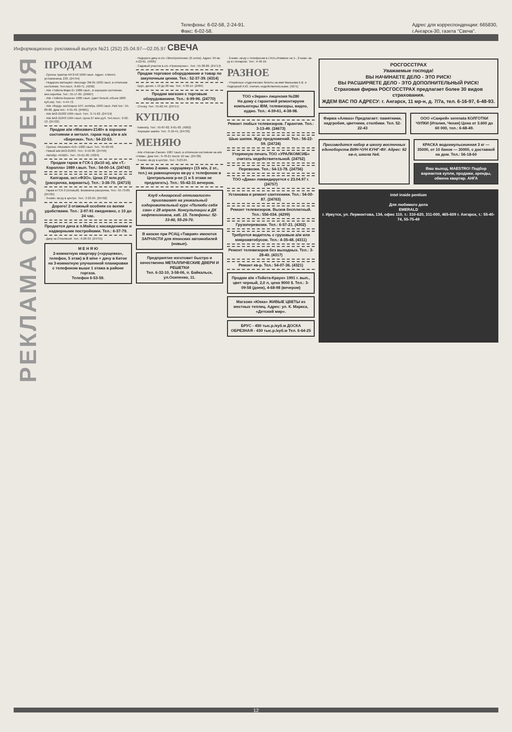Телефоны: 6-02-58, 2-24-91.
Факс: 6-02-58.
Адрес для корреспонденции: 665830,
г.Ангарск-30, газета "Свеча".
Информационно- рекламный выпуск №21 (252) 25.04.97—02.05.97 СВЕЧА
РЕКЛАМА ОБЪЯВЛЕНИЯ
ПРОДАМ
· Срочно трактор МТЗ-50 1990 г.вып. Адрес: п.Мегет, ул.Калинина, 233. (24754)
· Недорого мотоцикл «Восход» 3М-01 1993 г.вып. в отличном состоянии. Тел.посл.: 6-60-71. (4292)
· А/м «Тойота-Марк-2» 1986 г.вып., в хорошем состоянии, мех.коробка. Тел.: 55-17-05. (24667)
· А/м «Тойота-Корона» 1985 г.вып. (цвет белый, объем 1800 куб.см). Тел.: 4-44-72.
· А/м «Форд» эксплорер ХЛТ, октябрь 1993 г.вып. Раб.тел.: 55-89-00. Дом.тел.: 4-31-49. (24661)
· А/м ВАЗ-21093 1995 г.вып. Тел.: 3-71-63. (24719)
· А/м ВАЗ-21043 1994 г.вып. Цена 27 млн.руб. Тел.посл.: 2-92-13. (24722)
Продам а/м «Москвич-2140» в хорошем состоянии и металл. гараж под а/м в а/к «Березка». Тел.: 54-22-53.
· Срочно «Москвич-412» 1982 г.вып. Тел.: 55-60-48.
· Новый а/м ВАЗ-21053. Тел.: 9-19-38. (24759)
· Автобус «КАВЗ». Тел.: 55-61-30. (4324)
Продам гараж в ГСК-1 (6х10 м), а/м «Т.-Королла» 1989 г.вып. Тел.: 54-00-14. (24743)
Капгараж, ост.«ФЗО». Цена 27 млн.руб. (рассрочка, варианты). Тел.: 3-36-70. (24715)
· Гараж в ГСК-3 (готовый). Возможна рассрочка. Тел.: 55-73-89. (24725)
· 3-комн. кв-ру в центре. Тел.: 3-23-24. (24702)
Дорого! 2-этажный особняк со всеми удобствами. Тел.: 2-97-91 ежедневно, с 10 до 24 час.
Продается дача в п.Майск с насаждениями и надворными постройками. Тел.: 6-37-79.
· Дачу за Стекляной. Тел.: 6-28-33. (24755)
М Е Н Я Ю
2-комнатную квартиру («хрущевка», телефон, 5 этаж) в 8 м/не + дачу в Китое на 3-комнатную улучшенной планировки с телефоном выше 1 этажа в районе горгаза.
Телефон 6-53-59.
· Недорого дачу в с/о «Электротехник» (6 соток). Адрес: 94 кв-л-22-61. (4305)
· Садовый участок в с/о «Приозерное». Тел.: 55-38-86. (24714)
Продам торговое оборудование и товар по закупочным ценам. Тел.: 52-37-39. (4314)
· Брус, доски, с 19 до 20 час. Тел.: 4-36-14. (2484)
Продам магазин с торговым оборудованием. Тел.: 6-99-96. (24770)
· Стенку. Тел.: 55-62-44. (24717)
КУПЛЮ
· Комнату. Тел.: 55-87-82, 6-61-03. (4262)
· Хорошие шапки. Тел.: 3-10-41. (24732)
МЕНЯЮ
· А/м «Ниссан-Санни» 1987 г.вып. в отличном состоянии на а/м «Нива». Дом.тел.: 9-78-21 после 19 час. (24736)
· 3-комн. кв-ру в центре. Тел.: 3-23-24.
Меняю 2-комн. «хрущевку» (15 м/н, 2 эт., тел.) на равноценную кв-ру с телефоном в Центральном р-не (1 и 5 этажи не предлагать). Тел.: 55-42-31 вечером.
Клуб «Ангарский оптималист» приглашает на уникальный оздоровительный курс «Полюби себя сам» с 28 апреля. Консультации в ДК нефтехимиков, каб. 15. Телефоны: 52-33-60, 55-26-70.
В киоске при РСАЦ «Таврия» имеются ЗАПЧАСТИ для японских автомобилей (новые).
Предприятие изготовит быстро и качественно МЕТАЛЛИЧЕСКИЕ ДВЕРИ И РЕШЕТКИ
Тел. 6-32-10, 3-58-06, п. Байкальск, ул.Осипенко, 11.
· 2-комн. кв-ру с телефоном в г.Усть-Илимске на 1-, 2-комн. кв-ру в г.Ангарске. Тел.: 4-48-19.
РАЗНОЕ
· Утерянные студенческие билеты на имя Манькова К.В. и Подгорной К.Ю. считать недействительными. (4271)
ТОО «Экран» лицензия №280
На дому с гарантией ремонтируем компьютеры IBM, телевизоры, видео, аудио. Тел.: 4-39-61, 4-38-98.
Ремонт любых телевизоров. Гарантия. Тел.: 3-13-49. (24673)
Шью шапки. Жду предложений. Тел.: 56-22-59. (24724)
Утерянную печать ТОО «УРАЛКОМСИБ» считать недействительной. (24752)
Перевозки. Тел.: 54-13-78. (24756)
ТОО «Дана» ликвидируется с 23.04.97 г. (24757)
Установка и ремонт сантехники. Тел.: 54-00-87. (24763)
Ремонт телевизоров. Вызов бесплатный. Тел.: 556-034. (4299)
Грузоперевозки. Тел.: 6-57-21. (4302)
Требуется водитель с грузовым а/м или микроавтобусом. Тел.: 4-35-48. (4311)
Ремонт телевизоров без выходных. Тел.: 3-28-40. (4317)
Ремонт кв-р. Тел.: 54-07-36. (4321)
Продам а/м «Тойота-Краун» 1991 г. вып., цвет черный, 2,0 л, цена 9000 $. Тел.: 3-09-58 (днем), 4-68-98 (вечером)
Магазин «Юкка» ЖИВЫЕ ЦВЕТЫ из местных теплиц. Адрес: ул. К. Маркса, «Детский мир».
БРУС - 450 тыс.р./куб.м ДОСКА ОБРЕЗНАЯ - 430 тыс.р./куб.м Тел. 6-64-25
РОСГОССТРАХ
Уважаемые господа!
ВЫ НАЧИНАЕТЕ ДЕЛО - ЭТО РИСК!
ВЫ РАСШИРЯЕТЕ ДЕЛО - ЭТО ДОПОЛНИТЕЛЬНЫЙ РИСК!
Страховая фирма РОСГОССТРАХ предлагает более 30 видов страхования.
ЖДЕМ ВАС ПО АДРЕСУ: г. Ангарск, 11 мр-н, д. 7/7а, тел. 6-16-97, 6-48-93.
Фирма «Алмаз» Предлагает: памятники, надгробия, цветники, столбики. Тел. 52-22-43
ООО «Санрей» serenata КОЛГОТКИ ЧУЛКИ (Италия, Чехия) Цена от 3.600 до 60 000, тел.: 6-68-49.
Производится набор в школу восточных единоборств ВИН-ЧУН КУНГ-ФУ. Адрес: 92 кв-л, школа №6.
КРАСКА водоэмульсионная 3 кг — 35000, от 10 банок — 30000, с доставкой на дом. Тел.: 56-18-60
Ваш выход, MAESTRO! Подбор вариантов купли, продажи, аренды, обмена квартир. АНГА
intel inside pentium
Для любимого дела
EMERALD
г. Иркутск, ул. Лермонтова, 134, офис 110, т.: 310-620, 311-000, 465-609 г. Ангарск, т.: 55-40-74, 55-75-49
12